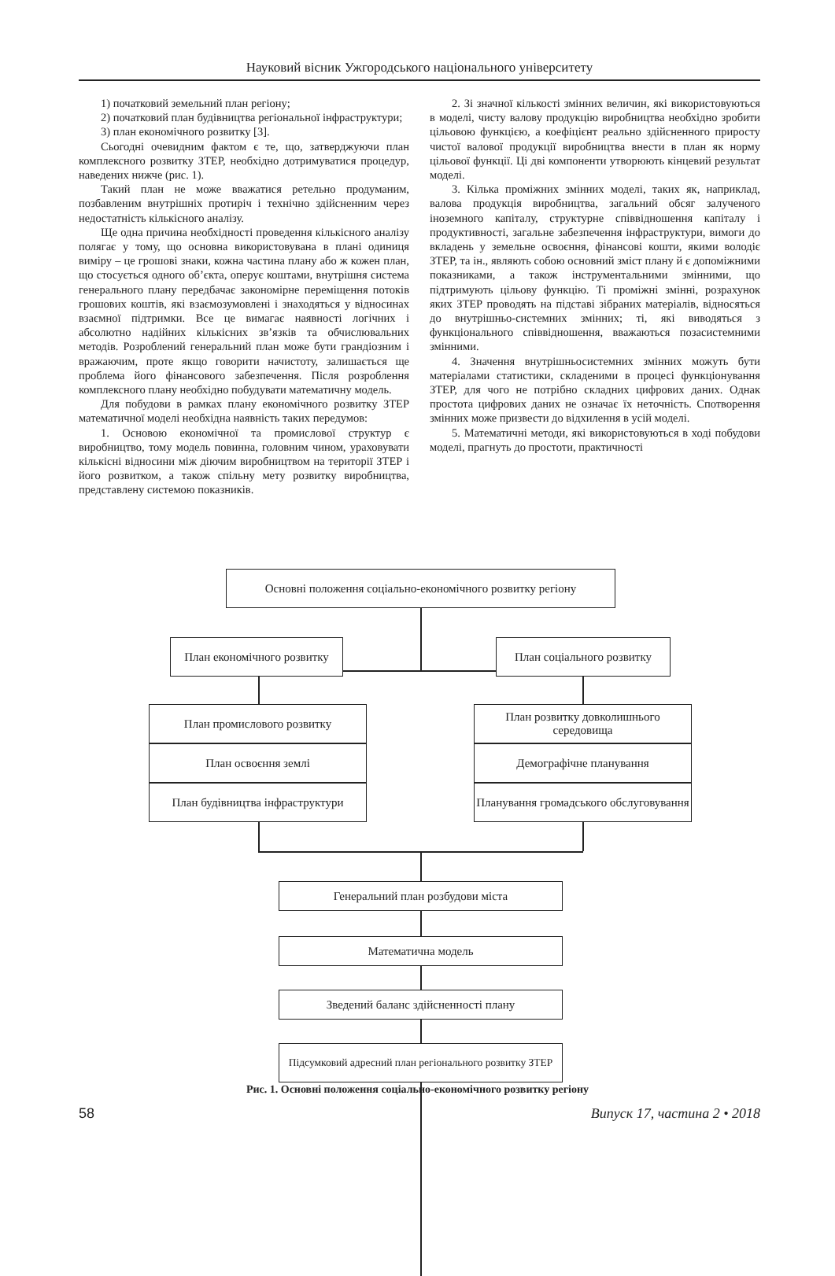Науковий вісник Ужгородського національного університету
1) початковий земельний план регіону;
2) початковий план будівництва регіональної інфраструктури;
3) план економічного розвитку [3].
Сьогодні очевидним фактом є те, що, затверджуючи план комплексного розвитку ЗТЕР, необхідно дотримуватися процедур, наведених нижче (рис. 1).
Такий план не може вважатися ретельно продуманим, позбавленим внутрішніх протиріч і технічно здійсненним через недостатність кількісного аналізу.
Ще одна причина необхідності проведення кількісного аналізу полягає у тому, що основна використовувана в плані одиниця виміру – це грошові знаки, кожна частина плану або ж кожен план, що стосується одного об’єкта, оперує коштами, внутрішня система генерального плану передбачає закономірне переміщення потоків грошових коштів, які взаємозумовлені і знаходяться у відносинах взаємної підтримки. Все це вимагає наявності логічних і абсолютно надійних кількісних зв’язків та обчислювальних методів. Розроблений генеральний план може бути грандіозним і вражаючим, проте якщо говорити начистоту, залишається ще проблема його фінансового забезпечення. Після розроблення комплексного плану необхідно побудувати математичну модель.
Для побудови в рамках плану економічного розвитку ЗТЕР математичної моделі необхідна наявність таких передумов:
1. Основою економічної та промислової структур є виробництво, тому модель повинна, головним чином, ураховувати кількісні відносини між діючим виробництвом на території ЗТЕР і його розвитком, а також спільну мету розвитку виробництва, представлену системою показників.
2. Зі значної кількості змінних величин, які використовуються в моделі, чисту валову продукцію виробництва необхідно зробити цільовою функцією, а коефіцієнт реально здійсненного приросту чистої валової продукції виробництва внести в план як норму цільової функції. Ці дві компоненти утворюють кінцевий результат моделі.
3. Кілька проміжних змінних моделі, таких як, наприклад, валова продукція виробництва, загальний обсяг залученого іноземного капіталу, структурне співвідношення капіталу і продуктивності, загальне забезпечення інфраструктури, вимоги до вкладень у земельне освоєння, фінансові кошти, якими володіє ЗТЕР, та ін., являють собою основний зміст плану й є допоміжними показниками, а також інструментальними змінними, що підтримують цільову функцію. Ті проміжні змінні, розрахунок яких ЗТЕР проводять на підставі зібраних матеріалів, відносяться до внутрішньо-системних змінних; ті, які виводяться з функціонального співвідношення, вважаються позасистемними змінними.
4. Значення внутрішньосистемних змінних можуть бути матеріалами статистики, складеними в процесі функціонування ЗТЕР, для чого не потрібно складних цифрових даних. Однак простота цифрових даних не означає їх неточність. Спотворення змінних може призвести до відхилення в усій моделі.
5. Математичні методи, які використовуються в ході побудови моделі, прагнуть до простоти, практичності
Основні положення соціально-економічного розвитку регіону
План економічного розвитку
План соціального розвитку
План промислового розвитку
План освоєння землі
План будівництва інфраструктури
План розвитку довколишнього середовища
Демографічне планування
Планування громадського обслуговування
Генеральний план розбудови міста
Математична модель
Зведений баланс здійсненності плану
Підсумковий адресний план регіонального розвитку ЗТЕР
Рис. 1. Основні положення соціально-економічного розвитку регіону
58 Випуск 17, частина 2 • 2018